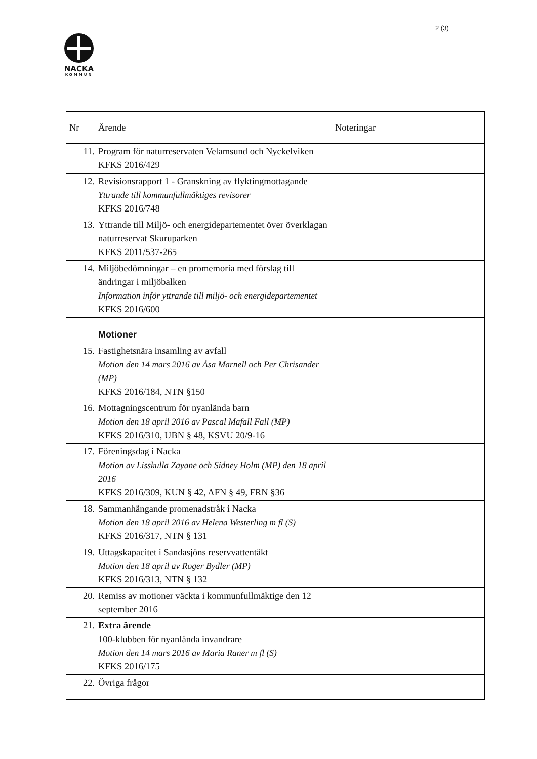2 (3)
NACKA
KOMMUN
| Nr | Ärende | Noteringar |
| 11. | Program för naturreservaten Velamsund och Nyckelviken KFKS 2016/429 | |
| 12. | Revisionsrapport 1 - Granskning av flyktingmottagande Yttrande till kommunfullmäktiges revisorer KFKS 2016/748 | |
| 13. | Yttrande till Miljö- och energidepartementet över överklagan naturreservat Skuruparken KFKS 2011/537-265 | |
| 14. | Miljöbedömningar – en promemoria med förslag till ändringar i miljöbalken Information inför yttrande till miljö- och energidepartementet KFKS 2016/600 | |
| | Motioner | |
| 15. | Fastighetsnära insamling av avfall Motion den 14 mars 2016 av Åsa Marnell och Per Chrisander (MP) KFKS 2016/184, NTN §150 | |
| 16. | Mottagningscentrum för nyanlända barn Motion den 18 april 2016 av Pascal Mafall Fall (MP) KFKS 2016/310, UBN § 48, KSVU 20/9-16 | |
| 17. | Föreningsdag i Nacka Motion av Lisskulla Zayane och Sidney Holm (MP) den 18 april 2016 KFKS 2016/309, KUN § 42, AFN § 49, FRN §36 | |
| 18. | Sammanhängande promenadstråk i Nacka Motion den 18 april 2016 av Helena Westerling m fl (S) KFKS 2016/317, NTN § 131 | |
| 19. | Uttagskapacitet i Sandasjöns reservvattentäkt Motion den 18 april av Roger Bydler (MP) KFKS 2016/313, NTN § 132 | |
| 20. | Remiss av motioner väckta i kommunfullmäktige den 12 september 2016 | |
| 21. | Extra ärende 100-klubben för nyanlända invandrare Motion den 14 mars 2016 av Maria Raner m fl (S) KFKS 2016/175 | |
| 22. | Övriga frågor | |